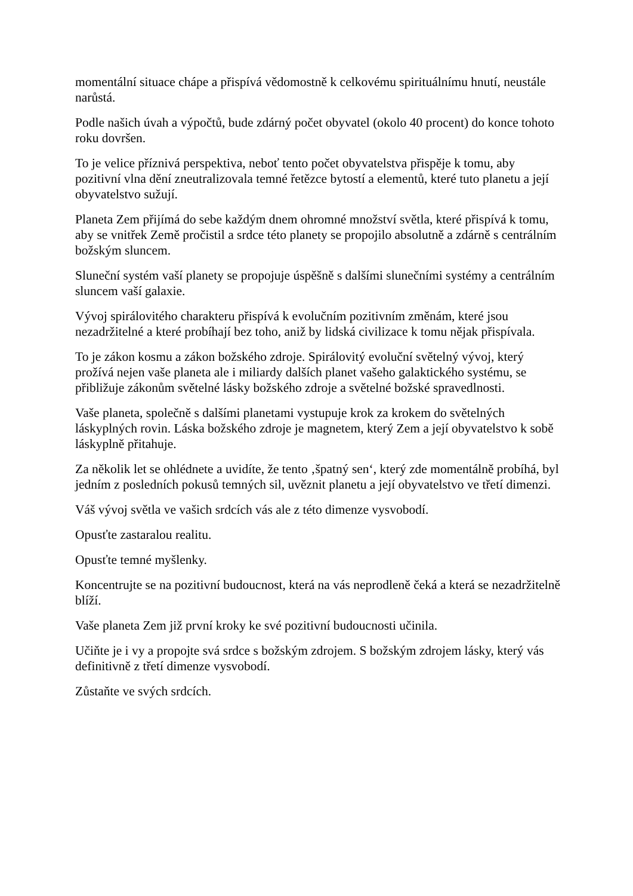momentální situace chápe a přispívá vědomostně k celkovému spirituálnímu hnutí, neustále narůstá.
Podle našich úvah a výpočtů, bude zdárný počet obyvatel (okolo 40 procent) do konce tohoto roku dovršen.
To je velice příznivá perspektiva, neboť tento počet obyvatelstva přispěje k tomu, aby pozitivní vlna dění zneutralizovala temné řetězce bytostí a elementů, které tuto planetu a její obyvatelstvo sužují.
Planeta Zem přijímá do sebe každým dnem ohromné množství světla, které přispívá k tomu, aby se vnitřek Země pročistil a srdce této planety se propojilo absolutně a zdárně s centrálním božským sluncem.
Sluneční systém vaší planety se propojuje úspěšně s dalšími slunečními systémy a centrálním sluncem vaší galaxie.
Vývoj spirálovitého charakteru přispívá k evolučním pozitivním změnám, které jsou nezadržitelné a které probíhají bez toho, aniž by lidská civilizace k tomu nějak přispívala.
To je zákon kosmu a zákon božského zdroje. Spirálovitý evoluční světelný vývoj, který prožívá nejen vaše planeta ale i miliardy dalších planet vašeho galaktického systému, se přibližuje zákonům světelné lásky božského zdroje a světelné božské spravedlnosti.
Vaše planeta, společně s dalšími planetami vystupuje krok za krokem do světelných láskyplných rovin. Láska božského zdroje je magnetem, který Zem a její obyvatelstvo k sobě láskyplně přitahuje.
Za několik let se ohlédnete a uvidíte, že tento ‚špatný sen‘, který zde momentálně probíhá, byl jedním z posledních pokusů temných sil, uvěznit planetu a její obyvatelstvo ve třetí dimenzi.
Váš vývoj světla ve vašich srdcích vás ale z této dimenze vysvobodí.
Opusťte zastaralou realitu.
Opusťte temné myšlenky.
Koncentrujte se na pozitivní budoucnost, která na vás neprodleně čeká a která se nezadržitelně blíží.
Vaše planeta Zem již první kroky ke své pozitivní budoucnosti učinila.
Učiňte je i vy a propojte svá srdce s božským zdrojem. S božským zdrojem lásky, který vás definitivně z třetí dimenze vysvobodí.
Zůstaňte ve svých srdcích.